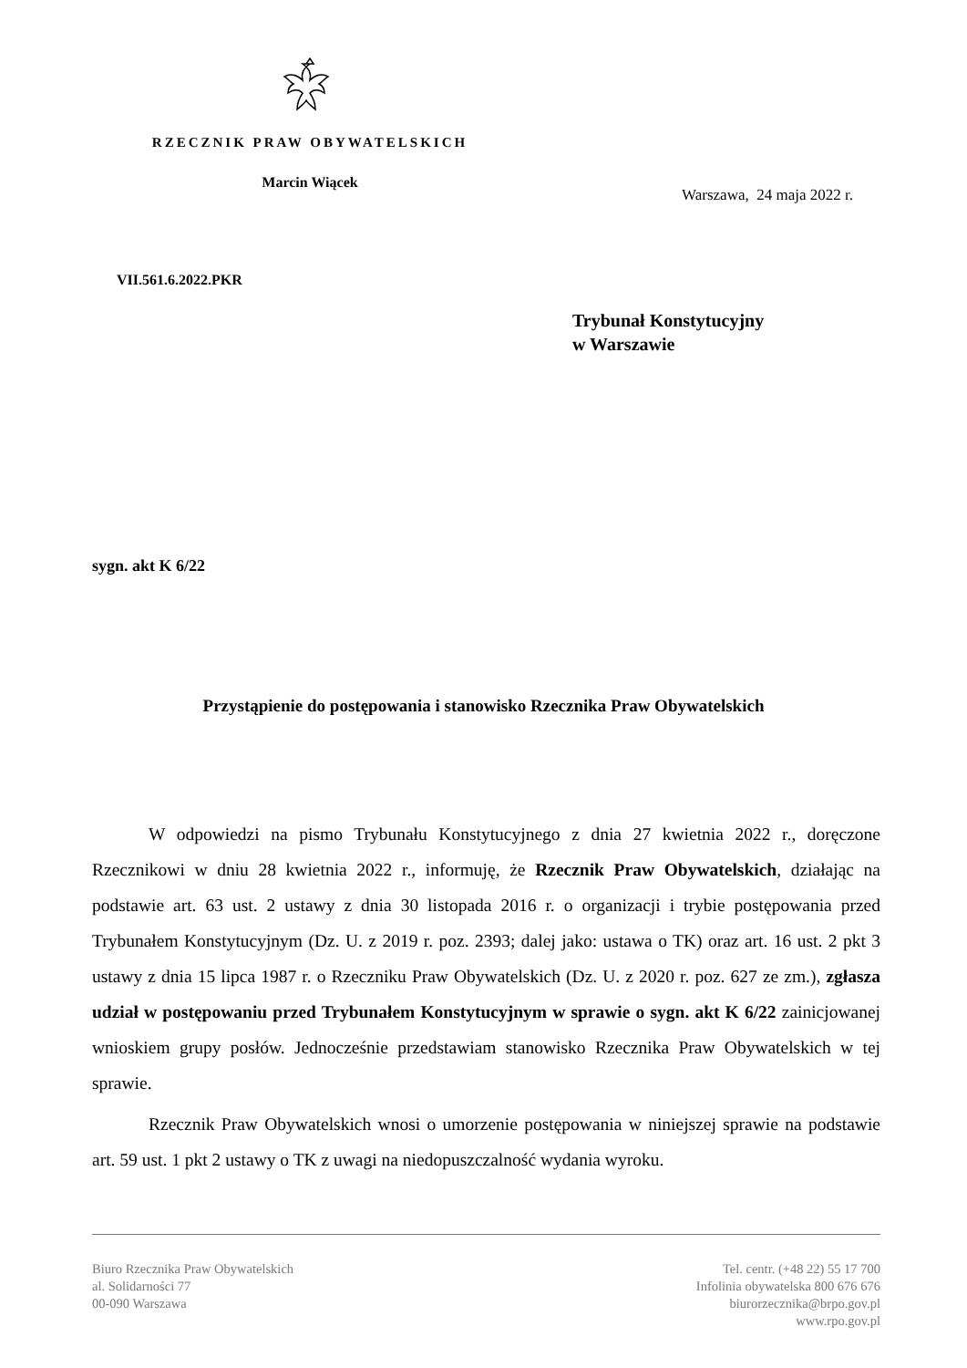RZECZNIK PRAW OBYWATELSKICH
Marcin Wiącek
Warszawa, 24 maja 2022 r.
VII.561.6.2022.PKR
Trybunał Konstytucyjny
w Warszawie
sygn. akt K 6/22
Przystąpienie do postępowania i stanowisko Rzecznika Praw Obywatelskich
W odpowiedzi na pismo Trybunału Konstytucyjnego z dnia 27 kwietnia 2022 r., doręczone Rzecznikowi w dniu 28 kwietnia 2022 r., informuję, że Rzecznik Praw Obywatelskich, działając na podstawie art. 63 ust. 2 ustawy z dnia 30 listopada 2016 r. o organizacji i trybie postępowania przed Trybunałem Konstytucyjnym (Dz. U. z 2019 r. poz. 2393; dalej jako: ustawa o TK) oraz art. 16 ust. 2 pkt 3 ustawy z dnia 15 lipca 1987 r. o Rzeczniku Praw Obywatelskich (Dz. U. z 2020 r. poz. 627 ze zm.), zgłasza udział w postępowaniu przed Trybunałem Konstytucyjnym w sprawie o sygn. akt K 6/22 zainicjowanej wnioskiem grupy posłów. Jednocześnie przedstawiam stanowisko Rzecznika Praw Obywatelskich w tej sprawie.
Rzecznik Praw Obywatelskich wnosi o umorzenie postępowania w niniejszej sprawie na podstawie art. 59 ust. 1 pkt 2 ustawy o TK z uwagi na niedopuszczalność wydania wyroku.
Biuro Rzecznika Praw Obywatelskich
al. Solidarności 77
00-090 Warszawa
Tel. centr. (+48 22) 55 17 700
Infolinia obywatelska 800 676 676
biurorzecznika@brpo.gov.pl
www.rpo.gov.pl